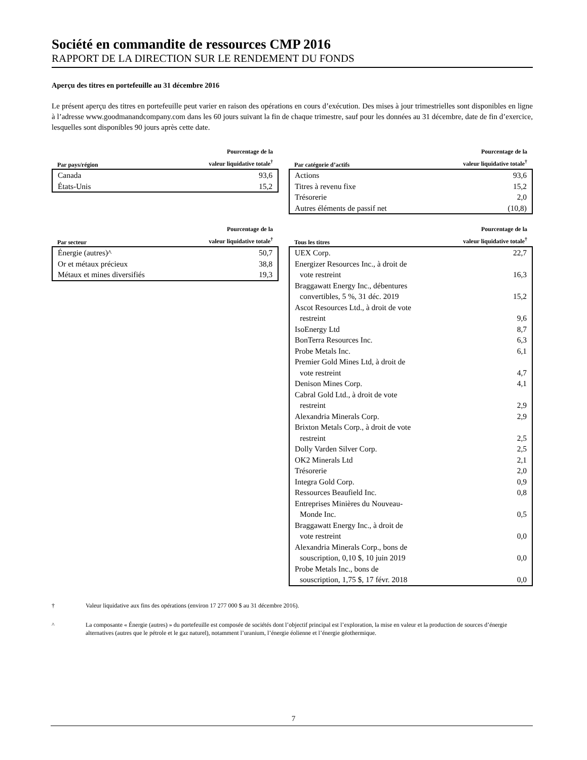Société en commandite de ressources CMP 2016
RAPPORT DE LA DIRECTION SUR LE RENDEMENT DU FONDS
Aperçu des titres en portefeuille au 31 décembre 2016
Le présent aperçu des titres en portefeuille peut varier en raison des opérations en cours d’exécution. Des mises à jour trimestrielles sont disponibles en ligne à l’adresse www.goodmanandcompany.com dans les 60 jours suivant la fin de chaque trimestre, sauf pour les données au 31 décembre, date de fin d’exercice, lesquelles sont disponibles 90 jours après cette date.
| Par pays/région | Pourcentage de la valeur liquidative totale<sup>†</sup> |
| --- | --- |
| Canada | 93,6 |
| États-Unis | 15,2 |
| Par catégorie d’actifs | Pourcentage de la valeur liquidative totale<sup>†</sup> |
| --- | --- |
| Actions | 93,6 |
| Titres à revenu fixe | 15,2 |
| Trésorerie | 2,0 |
| Autres éléments de passif net | (10,8) |
| Par secteur | Pourcentage de la valeur liquidative totale<sup>†</sup> |
| --- | --- |
| Énergie (autres)^ | 50,7 |
| Or et métaux précieux | 38,8 |
| Métaux et mines diversifiés | 19,3 |
| Tous les titres | Pourcentage de la valeur liquidative totale<sup>†</sup> |
| --- | --- |
| UEX Corp. | 22,7 |
| Energizer Resources Inc., à droit de vote restreint | 16,3 |
| Braggawatt Energy Inc., débentures convertibles, 5 %, 31 déc. 2019 | 15,2 |
| Ascot Resources Ltd., à droit de vote restreint | 9,6 |
| IsoEnergy Ltd | 8,7 |
| BonTerra Resources Inc. | 6,3 |
| Probe Metals Inc. | 6,1 |
| Premier Gold Mines Ltd, à droit de vote restreint | 4,7 |
| Denison Mines Corp. | 4,1 |
| Cabral Gold Ltd., à droit de vote restreint | 2,9 |
| Alexandria Minerals Corp. | 2,9 |
| Brixton Metals Corp., à droit de vote restreint | 2,5 |
| Dolly Varden Silver Corp. | 2,5 |
| OK2 Minerals Ltd | 2,1 |
| Trésorerie | 2,0 |
| Integra Gold Corp. | 0,9 |
| Ressources Beaufield Inc. | 0,8 |
| Entreprises Minières du Nouveau- Monde Inc. | 0,5 |
| Braggawatt Energy Inc., à droit de vote restreint | 0,0 |
| Alexandria Minerals Corp., bons de souscription, 0,10 $, 10 juin 2019 | 0,0 |
| Probe Metals Inc., bons de souscription, 1,75 $, 17 févr. 2018 | 0,0 |
† Valeur liquidative aux fins des opérations (environ 17 277 000 $ au 31 décembre 2016).
^ La composante « Énergie (autres) » du portefeuille est composée de sociétés dont l’objectif principal est l’exploration, la mise en valeur et la production de sources d’énergie alternatives (autres que le pétrole et le gaz naturel), notamment l’uranium, l’énergie éolienne et l’énergie géothermique.
7